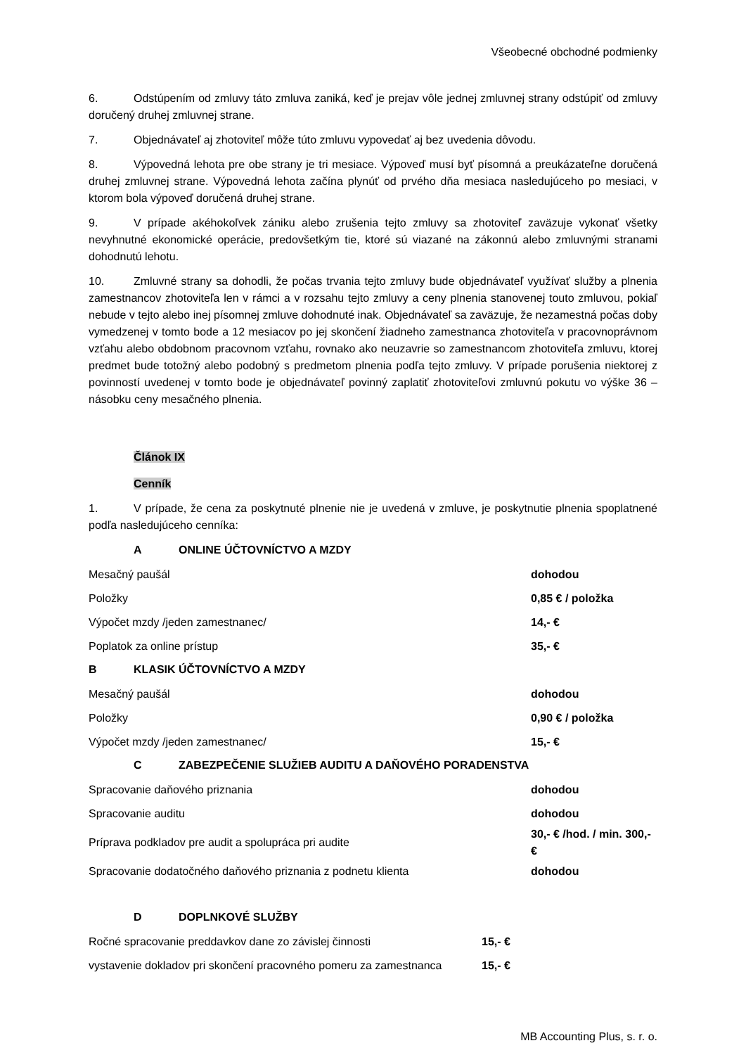Všeobecné obchodné podmienky
6. Odstúpením od zmluvy táto zmluva zaniká, keď je prejav vôle jednej zmluvnej strany odstúpiť od zmluvy doručený druhej zmluvnej strane.
7. Objednávateľ aj zhotoviteľ môže túto zmluvu vypovedať aj bez uvedenia dôvodu.
8. Výpovedná lehota pre obe strany je tri mesiace. Výpoveď musí byť písomná a preukázateľne doručená druhej zmluvnej strane. Výpovedná lehota začína plynúť od prvého dňa mesiaca nasledujúceho po mesiaci, v ktorom bola výpoveď doručená druhej strane.
9. V prípade akéhokoľvek zániku alebo zrušenia tejto zmluvy sa zhotoviteľ zaväzuje vykonať všetky nevyhnutné ekonomické operácie, predovšetkým tie, ktoré sú viazané na zákonnú alebo zmluvnými stranami dohodnutú lehotu.
10. Zmluvné strany sa dohodli, že počas trvania tejto zmluvy bude objednávateľ využívať služby a plnenia zamestnancov zhotoviteľa len v rámci a v rozsahu tejto zmluvy a ceny plnenia stanovenej touto zmluvou, pokiaľ nebude v tejto alebo inej písomnej zmluve dohodnuté inak. Objednávateľ sa zaväzuje, že nezamestná počas doby vymedzenej v tomto bode a 12 mesiacov po jej skončení žiadneho zamestnanca zhotoviteľa v pracovnoprávnom vzťahu alebo obdobnom pracovnom vzťahu, rovnako ako neuzavrie so zamestnancom zhotoviteľa zmluvu, ktorej predmet bude totožný alebo podobný s predmetom plnenia podľa tejto zmluvy. V prípade porušenia niektorej z povinností uvedenej v tomto bode je objednávateľ povinný zaplatiť zhotoviteľovi zmluvnú pokutu vo výške 36 – násobku ceny mesačného plnenia.
Článok IX
Cenník
1. V prípade, že cena za poskytnuté plnenie nie je uvedená v zmluve, je poskytnutie plnenia spoplatnené podľa nasledujúceho cenníka:
A ONLINE ÚČTOVNÍCTVO A MZDY
| Mesačný paušál | dohodou |
| Položky | 0,85 € / položka |
| Výpočet mzdy /jeden zamestnanec/ | 14,- € |
| Poplatok za online prístup | 35,- € |
B KLASIK ÚČTOVNÍCTVO A MZDY
| Mesačný paušál | dohodou |
| Položky | 0,90 € / položka |
| Výpočet mzdy /jeden zamestnanec/ | 15,- € |
C ZABEZPEČENIE SLUŽIEB AUDITU A DAŇOVÉHO PORADENSTVA
| Spracovanie daňového priznania | dohodou |
| Spracovanie auditu | dohodou |
| Príprava podkladov pre audit a spolupráca pri audite | 30,- € /hod. / min. 300,- € |
| Spracovanie dodatočného daňového priznania z podnetu klienta | dohodou |
D DOPLNKOVÉ SLUŽBY
| Ročné spracovanie preddavkov dane zo závislej činnosti | 15,- € |
| vystavenie dokladov pri skončení pracovného pomeru za zamestnanca | 15,- € |
MB Accounting Plus, s. r. o.